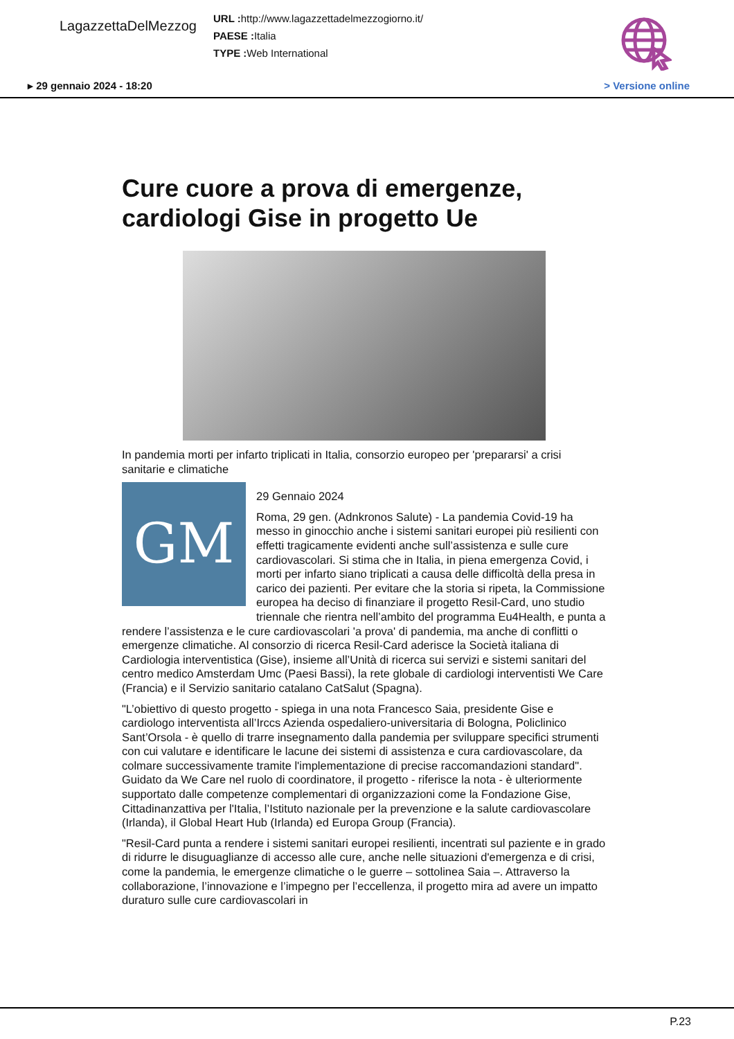LagazzettaDelMezzog
URL : http://www.lagazzettadelmezzogiorno.it/
PAESE : Italia
TYPE : Web International
▸ 29 gennaio 2024 - 18:20 > Versione online
Cure cuore a prova di emergenze, cardiologi Gise in progetto Ue
In pandemia morti per infarto triplicati in Italia, consorzio europeo per 'prepararsi' a crisi sanitarie e climatiche
GM
29 Gennaio 2024
Roma, 29 gen. (Adnkronos Salute) - La pandemia Covid-19 ha messo in ginocchio anche i sistemi sanitari europei più resilienti con effetti tragicamente evidenti anche sull’assistenza e sulle cure cardiovascolari. Si stima che in Italia, in piena emergenza Covid, i morti per infarto siano triplicati a causa delle difficoltà della presa in carico dei pazienti. Per evitare che la storia si ripeta, la Commissione europea ha deciso di finanziare il progetto Resil-Card, uno studio triennale che rientra nell’ambito del programma Eu4Health, e punta a rendere l’assistenza e le cure cardiovascolari 'a prova' di pandemia, ma anche di conflitti o emergenze climatiche. Al consorzio di ricerca Resil-Card aderisce la Società italiana di Cardiologia interventistica (Gise), insieme all’Unità di ricerca sui servizi e sistemi sanitari del centro medico Amsterdam Umc (Paesi Bassi), la rete globale di cardiologi interventisti We Care (Francia) e il Servizio sanitario catalano CatSalut (Spagna).
"L’obiettivo di questo progetto - spiega in una nota Francesco Saia, presidente Gise e cardiologo interventista all’Irccs Azienda ospedaliero-universitaria di Bologna, Policlinico Sant’Orsola - è quello di trarre insegnamento dalla pandemia per sviluppare specifici strumenti con cui valutare e identificare le lacune dei sistemi di assistenza e cura cardiovascolare, da colmare successivamente tramite l'implementazione di precise raccomandazioni standard". Guidato da We Care nel ruolo di coordinatore, il progetto - riferisce la nota - è ulteriormente supportato dalle competenze complementari di organizzazioni come la Fondazione Gise, Cittadinanzattiva per l'Italia, l’Istituto nazionale per la prevenzione e la salute cardiovascolare (Irlanda), il Global Heart Hub (Irlanda) ed Europa Group (Francia).
"Resil-Card punta a rendere i sistemi sanitari europei resilienti, incentrati sul paziente e in grado di ridurre le disuguaglianze di accesso alle cure, anche nelle situazioni d'emergenza e di crisi, come la pandemia, le emergenze climatiche o le guerre – sottolinea Saia –. Attraverso la collaborazione, l’innovazione e l’impegno per l’eccellenza, il progetto mira ad avere un impatto duraturo sulle cure cardiovascolari in
P.23